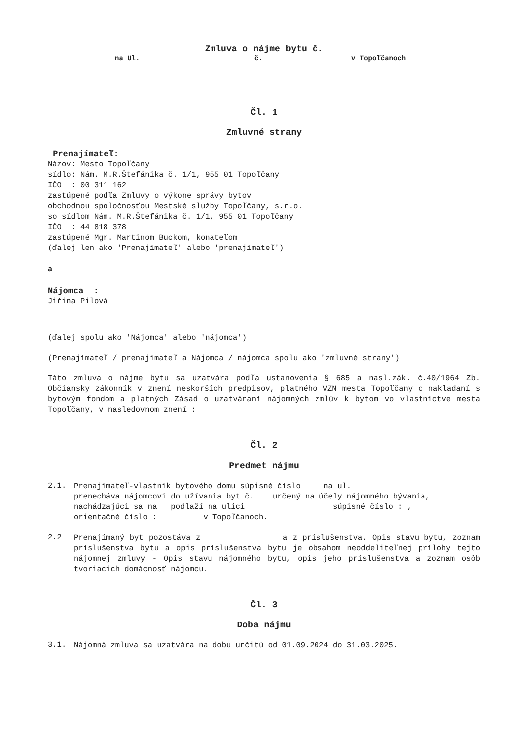Zmluva o nájme bytu č.
na Ul. č. v Topoľčanoch
Čl. 1
Zmluvné strany
Prenajímateľ:
Názov: Mesto Topoľčany
sídlo: Nám. M.R.Štefánika č. 1/1, 955 01 Topoľčany
IČO : 00 311 162
zastúpené podľa Zmluvy o výkone správy bytov
obchodnou spoločnosťou Mestské služby Topoľčany, s.r.o.
so sídlom Nám. M.R.Štefánika č. 1/1, 955 01 Topoľčany
IČO : 44 818 378
zastúpené Mgr. Martinom Buckom, konateľom
(ďalej len ako 'Prenajímateľ' alebo 'prenajímateľ')
a
Nájomca :
Jiřina Pilová
(ďalej spolu ako 'Nájomca' alebo 'nájomca')
(Prenajímateľ / prenajímateľ a Nájomca / nájomca spolu ako 'zmluvné strany')
Táto zmluva o nájme bytu sa uzatvára podľa ustanovenia § 685 a nasl.zák. č.40/1964 Zb. Občiansky zákonník v znení neskorších predpisov, platného VZN mesta Topoľčany o nakladaní s bytovým fondom a platných Zásad o uzatváraní nájomných zmlúv k bytom vo vlastníctve mesta Topoľčany, v nasledovnom znení :
Čl. 2
Predmet nájmu
2.1.
Prenajímateľ-vlastník bytového domu súpisné číslo na ul.
prenecháva nájomcovi do užívania byt č. určený na účely nájomného bývania, nachádzajúci sa na podlaží na ulici súpisné číslo : ,
orientačné číslo : v Topoľčanoch.
2.2
Prenajímaný byt pozostáva z a z príslušenstva. Opis stavu bytu, zoznam príslušenstva bytu a opis príslušenstva bytu je obsahom neoddeliteľnej prílohy tejto nájomnej zmluvy - Opis stavu nájomného bytu, opis jeho príslušenstva a zoznam osôb tvoriacich domácnosť nájomcu.
Čl. 3
Doba nájmu
3.1.
Nájomná zmluva sa uzatvára na dobu určitú od 01.09.2024 do 31.03.2025.